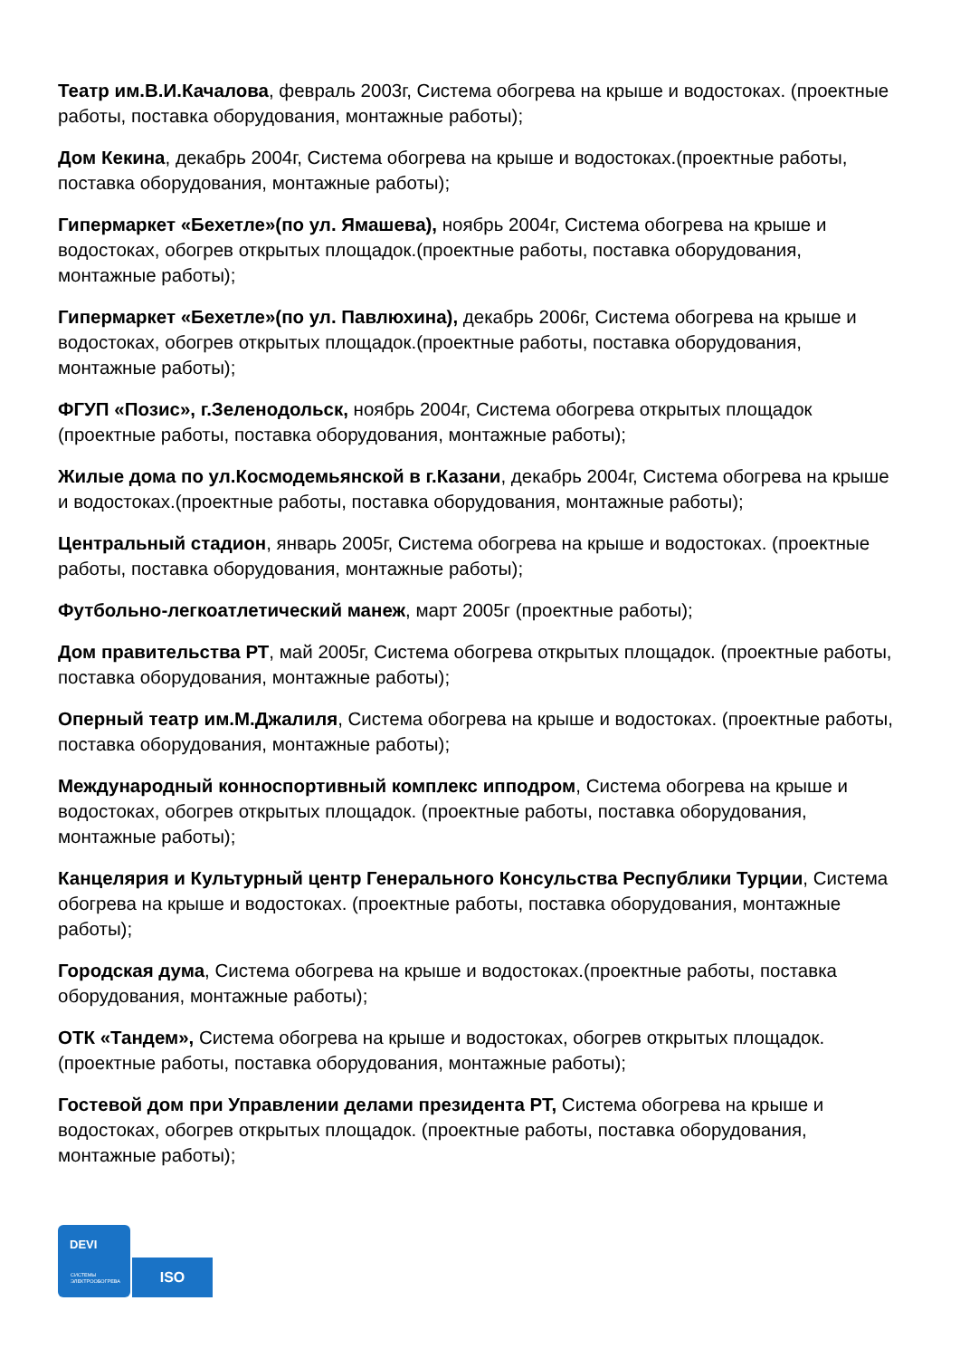Театр им.В.И.Качалова, февраль 2003г, Система обогрева на крыше и водостоках. (проектные работы, поставка оборудования, монтажные работы);
Дом Кекина, декабрь 2004г, Система обогрева на крыше и водостоках.(проектные работы, поставка оборудования, монтажные работы);
Гипермаркет «Бехетле»(по ул. Ямашева), ноябрь 2004г, Система обогрева на крыше и водостоках, обогрев открытых площадок.(проектные работы, поставка оборудования, монтажные работы);
Гипермаркет «Бехетле»(по ул. Павлюхина), декабрь 2006г, Система обогрева на крыше и водостоках, обогрев открытых площадок.(проектные работы, поставка оборудования, монтажные работы);
ФГУП «Позис», г.Зеленодольск, ноябрь 2004г, Система обогрева открытых площадок (проектные работы, поставка оборудования, монтажные работы);
Жилые дома по ул.Космодемьянской в г.Казани, декабрь 2004г, Система обогрева на крыше и водостоках.(проектные работы, поставка оборудования, монтажные работы);
Центральный стадион, январь 2005г, Система обогрева на крыше и водостоках. (проектные работы, поставка оборудования, монтажные работы);
Футбольно-легкоатлетический манеж, март 2005г (проектные работы);
Дом правительства РТ, май 2005г, Система обогрева открытых площадок. (проектные работы, поставка оборудования, монтажные работы);
Оперный театр им.М.Джалиля, Система обогрева на крыше и водостоках. (проектные работы, поставка оборудования, монтажные работы);
Международный конноспортивный комплекс ипподром, Система обогрева на крыше и водостоках, обогрев открытых площадок. (проектные работы, поставка оборудования, монтажные работы);
Канцелярия и Культурный центр Генерального Консульства Республики Турции, Система обогрева на крыше и водостоках. (проектные работы, поставка оборудования, монтажные работы);
Городская дума, Система обогрева на крыше и водостоках.(проектные работы, поставка оборудования, монтажные работы);
ОТК «Тандем», Система обогрева на крыше и водостоках, обогрев открытых площадок. (проектные работы, поставка оборудования, монтажные работы);
Гостевой дом при Управлении делами президента РТ, Система обогрева на крыше и водостоках, обогрев открытых площадок. (проектные работы, поставка оборудования, монтажные работы);
DEVI
СИСТЕМЫ
ЭЛЕКТРООБОГРЕВА
ISO